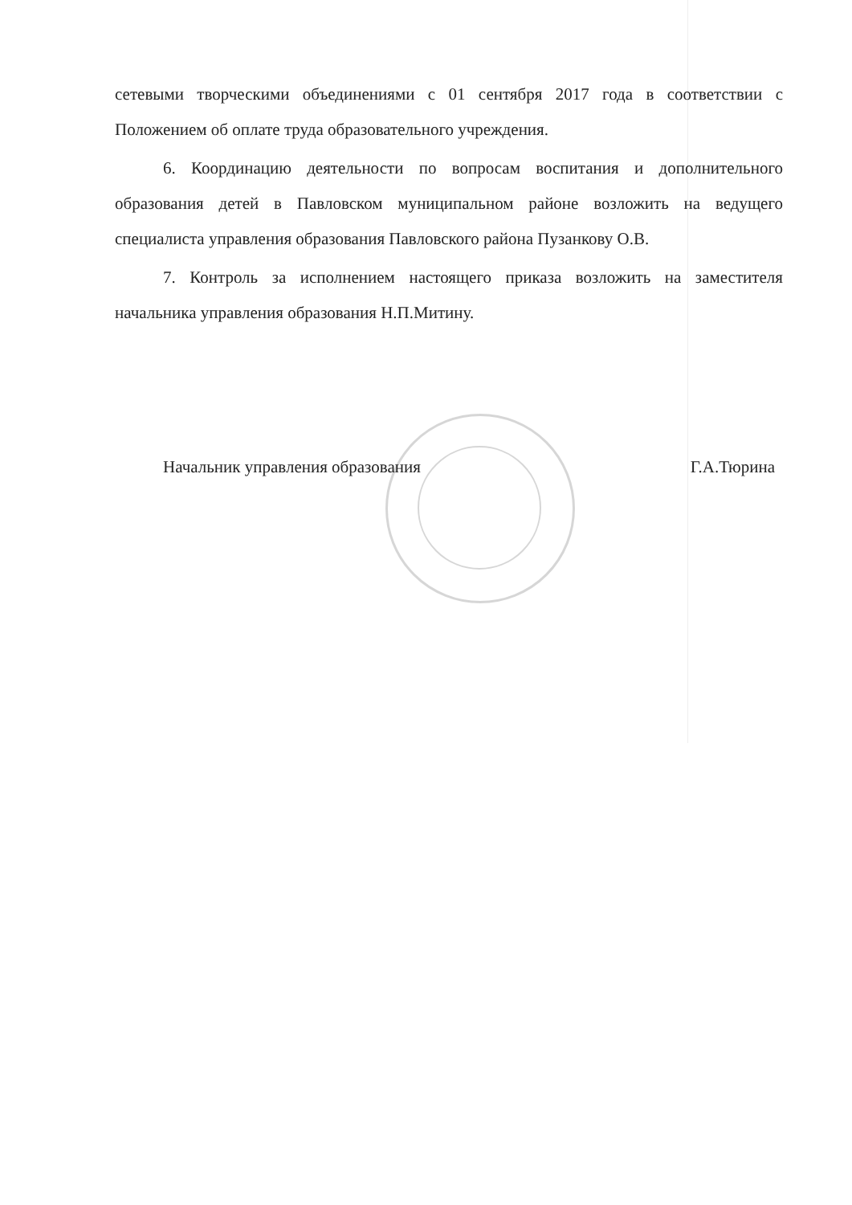сетевыми творческими объединениями с 01 сентября 2017 года в соответствии с Положением об оплате труда образовательного учреждения.
6. Координацию деятельности по вопросам воспитания и дополнительного образования детей в Павловском муниципальном районе возложить на ведущего специалиста управления образования Павловского района Пузанкову О.В.
7. Контроль за исполнением настоящего приказа возложить на заместителя начальника управления образования Н.П.Митину.
Начальник управления образования Г.А.Тюрина